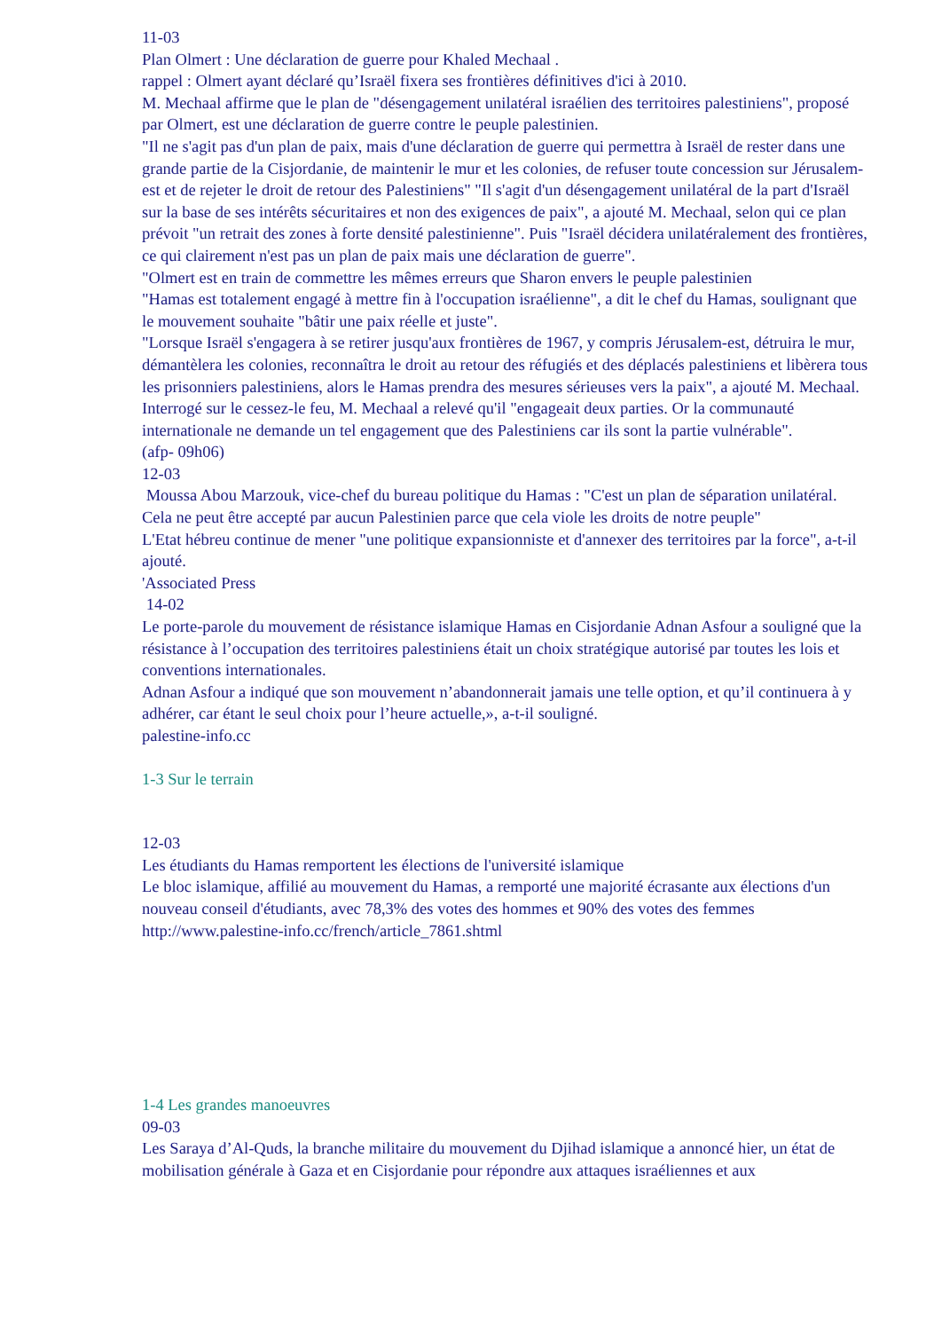11-03
Plan Olmert : Une déclaration de guerre pour Khaled Mechaal .
rappel : Olmert ayant déclaré qu’Israël fixera ses frontières définitives d'ici à 2010.
M. Mechaal affirme que le plan de "désengagement unilatéral israélien des territoires palestiniens", proposé par Olmert, est une déclaration de guerre contre le peuple palestinien.
"Il ne s'agit pas d'un plan de paix, mais d'une déclaration de guerre qui permettra à Israël de rester dans une grande partie de la Cisjordanie, de maintenir le mur et les colonies, de refuser toute concession sur Jérusalem-est et de rejeter le droit de retour des Palestiniens" "Il s'agit d'un désengagement unilatéral de la part d'Israël sur la base de ses intérêts sécuritaires et non des exigences de paix", a ajouté M. Mechaal, selon qui ce plan prévoit "un retrait des zones à forte densité palestinienne". Puis "Israël décidera unilatéralement des frontières, ce qui clairement n'est pas un plan de paix mais une déclaration de guerre".
"Olmert est en train de commettre les mêmes erreurs que Sharon envers le peuple palestinien
"Hamas est totalement engagé à mettre fin à l'occupation israélienne", a dit le chef du Hamas, soulignant que le mouvement souhaite "bâtir une paix réelle et juste".
"Lorsque Israël s'engagera à se retirer jusqu'aux frontières de 1967, y compris Jérusalem-est, détruira le mur, démantèlera les colonies, reconnaîtra le droit au retour des réfugiés et des déplacés palestiniens et libèrera tous les prisonniers palestiniens, alors le Hamas prendra des mesures sérieuses vers la paix", a ajouté M. Mechaal.
Interrogé sur le cessez-le feu, M. Mechaal a relevé qu'il "engageait deux parties. Or la communauté internationale ne demande un tel engagement que des Palestiniens car ils sont la partie vulnérable".
(afp- 09h06)
12-03
Moussa Abou Marzouk, vice-chef du bureau politique du Hamas : "C'est un plan de séparation unilatéral. Cela ne peut être accepté par aucun Palestinien parce que cela viole les droits de notre peuple"
L'Etat hébreu continue de mener "une politique expansionniste et d'annexer des territoires par la force", a-t-il ajouté.
'Associated Press
14-02
Le porte-parole du mouvement de résistance islamique Hamas en Cisjordanie Adnan Asfour a souligné que la résistance à l’occupation des territoires palestiniens était un choix stratégique autorisé par toutes les lois et conventions internationales.
Adnan Asfour a indiqué que son mouvement n’abandonnerait jamais une telle option, et qu’il continuera à y adhérer, car étant le seul choix pour l’heure actuelle,», a-t-il souligné.
palestine-info.cc
1-3 Sur le terrain
12-03
Les étudiants du Hamas remportent les élections de l'université islamique
Le bloc islamique, affilié au mouvement du Hamas, a remporté une majorité écrasante aux élections d'un nouveau conseil d'étudiants, avec 78,3% des votes des hommes et 90% des votes des femmes
http://www.palestine-info.cc/french/article_7861.shtml
1-4 Les grandes manoeuvres
09-03
Les Saraya d’Al-Quds, la branche militaire du mouvement du Djihad islamique a annoncé hier, un état de mobilisation générale à Gaza et en Cisjordanie pour répondre aux attaques israéliennes et aux